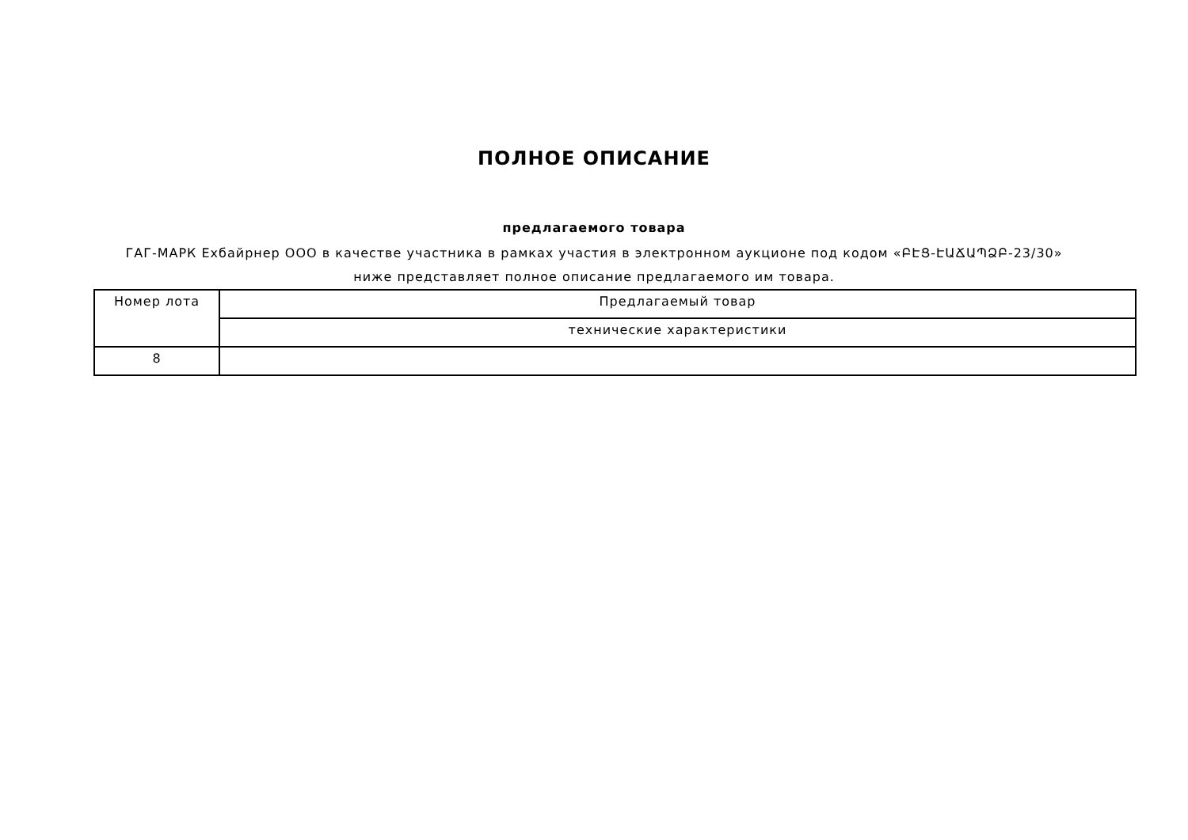ПОЛНОЕ ОПИСАНИЕ
предлагаемого товара
ГАГ-МАРК Ехбайрнер ООО в качестве участника в рамках участия в электронном аукционе под кодом «ԲԷՑ-ԷԱՃԱՊՁԲ-23/30»
ниже представляет полное описание предлагаемого им товара.
| Номер лота | Предлагаемый товар |
| --- | --- |
| | технические характеристики |
| 8 | |